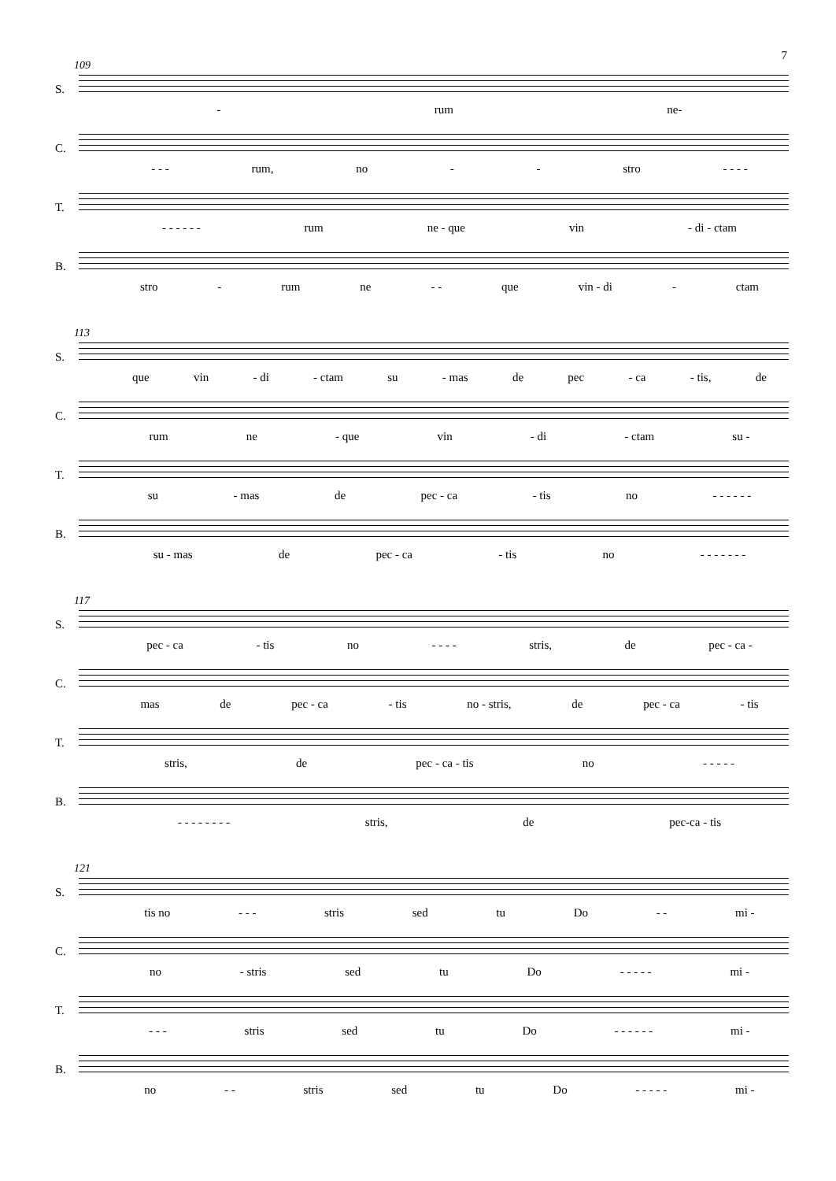7
109
S.
- rum ne-
C.
- - - rum, no - - stro - - - -
T.
- - - - - - rum ne - que vin - di - ctam
B.
stro - rum ne - - que vin - di - ctam
113
S.
que vin - di - ctam su - mas de pec - ca - tis, de
C.
rum ne - que vin - di - ctam su -
T.
su - mas de pec - ca - tis no - - - - - -
B.
su - mas de pec - ca - tis no - - - - - - -
117
S.
pec - ca - tis no - - - - stris, de pec - ca -
C.
mas de pec - ca - tis no - stris, de pec - ca - tis
T.
stris, de pec - ca - tis no - - - - -
B.
- - - - - - - - stris, de pec-ca - tis
121
S.
tis no - - - stris sed tu Do - - mi -
C.
no - stris sed tu Do - - - - - mi -
T.
- - - stris sed tu Do - - - - - - mi -
B.
no - - stris sed tu Do - - - - - mi -